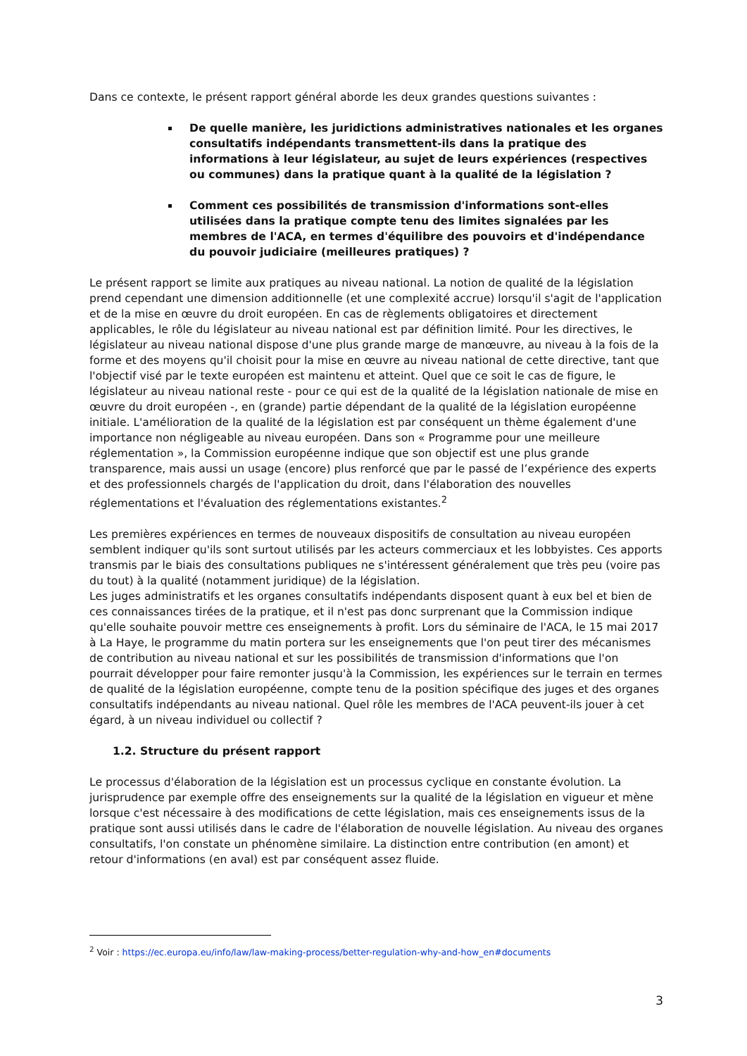Dans ce contexte, le présent rapport général aborde les deux grandes questions suivantes :
De quelle manière, les juridictions administratives nationales et les organes consultatifs indépendants transmettent-ils dans la pratique des informations à leur législateur, au sujet de leurs expériences (respectives ou communes) dans la pratique quant à la qualité de la législation ?
Comment ces possibilités de transmission d'informations sont-elles utilisées dans la pratique compte tenu des limites signalées par les membres de l'ACA, en termes d'équilibre des pouvoirs et d'indépendance du pouvoir judiciaire (meilleures pratiques) ?
Le présent rapport se limite aux pratiques au niveau national. La notion de qualité de la législation prend cependant une dimension additionnelle (et une complexité accrue) lorsqu'il s'agit de l'application et de la mise en œuvre du droit européen. En cas de règlements obligatoires et directement applicables, le rôle du législateur au niveau national est par définition limité. Pour les directives, le législateur au niveau national dispose d'une plus grande marge de manœuvre, au niveau à la fois de la forme et des moyens qu'il choisit pour la mise en œuvre au niveau national de cette directive, tant que l'objectif visé par le texte européen est maintenu et atteint. Quel que ce soit le cas de figure, le législateur au niveau national reste - pour ce qui est de la qualité de la législation nationale de mise en œuvre du droit européen -, en (grande) partie dépendant de la qualité de la législation européenne initiale. L'amélioration de la qualité de la législation est par conséquent un thème également d'une importance non négligeable au niveau européen. Dans son « Programme pour une meilleure réglementation », la Commission européenne indique que son objectif est une plus grande transparence, mais aussi un usage (encore) plus renforcé que par le passé de l’expérience des experts et des professionnels chargés de l'application du droit, dans l'élaboration des nouvelles réglementations et l'évaluation des réglementations existantes.<sup>2</sup>
Les premières expériences en termes de nouveaux dispositifs de consultation au niveau européen semblent indiquer qu'ils sont surtout utilisés par les acteurs commerciaux et les lobbyistes. Ces apports transmis par le biais des consultations publiques ne s'intéressent généralement que très peu (voire pas du tout) à la qualité (notamment juridique) de la législation.
Les juges administratifs et les organes consultatifs indépendants disposent quant à eux bel et bien de ces connaissances tirées de la pratique, et il n'est pas donc surprenant que la Commission indique qu'elle souhaite pouvoir mettre ces enseignements à profit. Lors du séminaire de l'ACA, le 15 mai 2017 à La Haye, le programme du matin portera sur les enseignements que l'on peut tirer des mécanismes de contribution au niveau national et sur les possibilités de transmission d'informations que l'on pourrait développer pour faire remonter jusqu'à la Commission, les expériences sur le terrain en termes de qualité de la législation européenne, compte tenu de la position spécifique des juges et des organes consultatifs indépendants au niveau national. Quel rôle les membres de l'ACA peuvent-ils jouer à cet égard, à un niveau individuel ou collectif ?
1.2. Structure du présent rapport
Le processus d'élaboration de la législation est un processus cyclique en constante évolution. La jurisprudence par exemple offre des enseignements sur la qualité de la législation en vigueur et mène lorsque c'est nécessaire à des modifications de cette législation, mais ces enseignements issus de la pratique sont aussi utilisés dans le cadre de l'élaboration de nouvelle législation. Au niveau des organes consultatifs, l'on constate un phénomène similaire. La distinction entre contribution (en amont) et retour d'informations (en aval) est par conséquent assez fluide.
<sup>2</sup> Voir : https://ec.europa.eu/info/law/law-making-process/better-regulation-why-and-how_en#documents
3